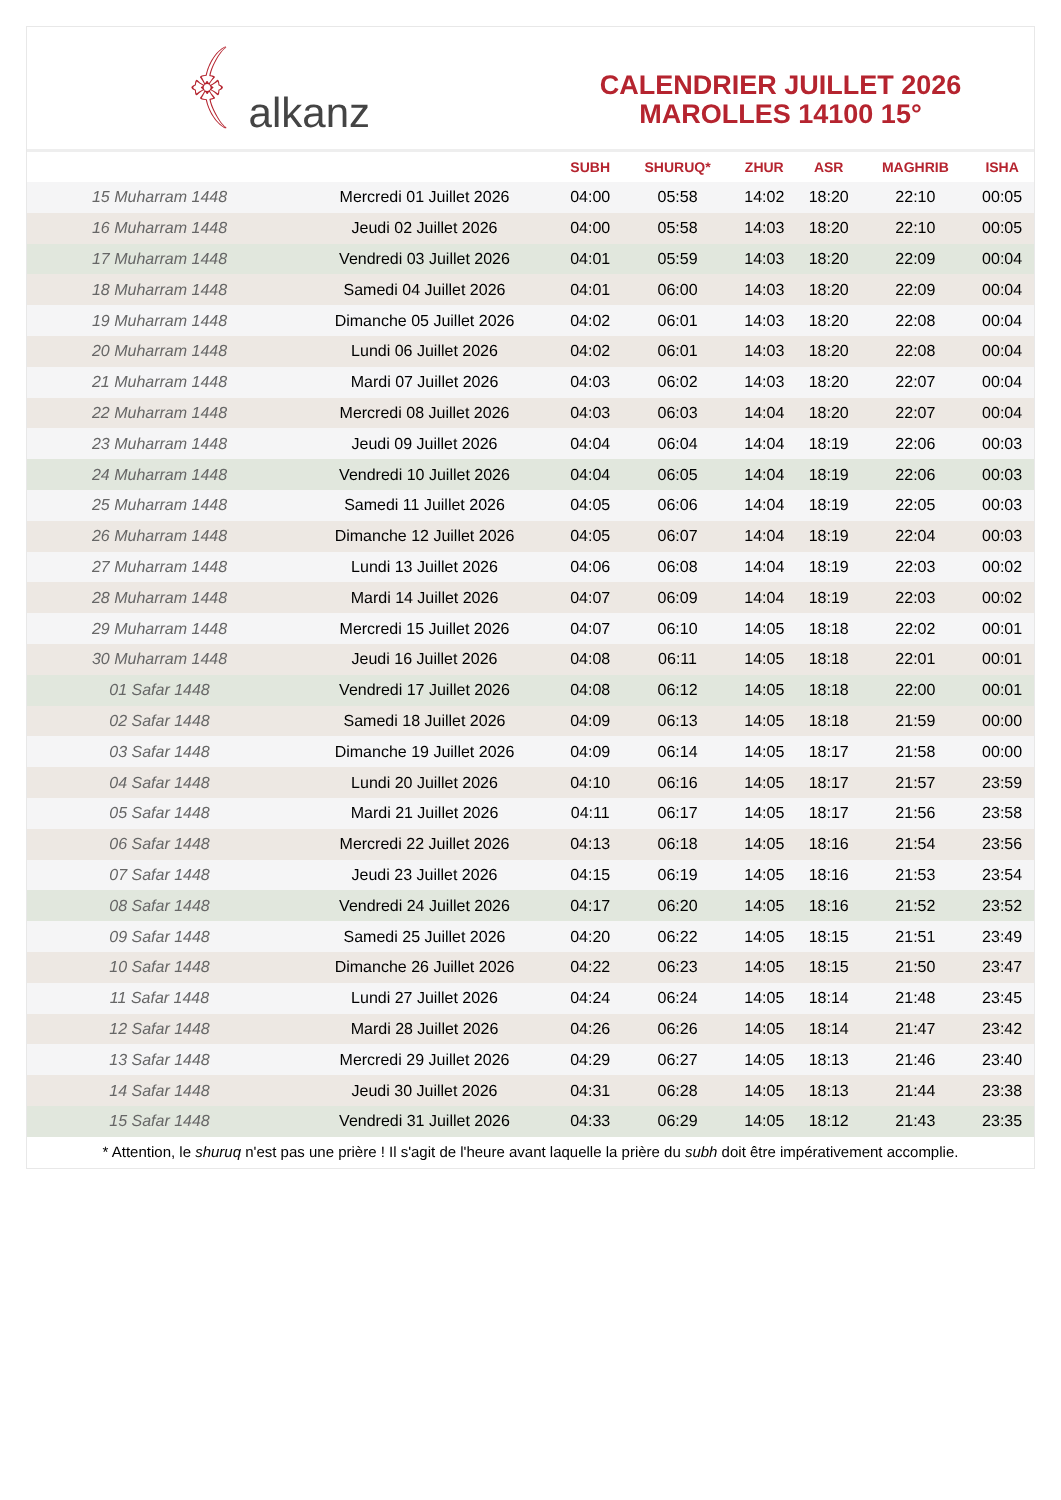﴾ alkanz
CALENDRIER JUILLET 2026
MAROLLES 14100 15°
| | | SUBH | SHURUQ* | ZHUR | ASR | MAGHRIB | ISHA |
| --- | --- | --- | --- | --- | --- | --- | --- |
| 15 Muharram 1448 | Mercredi 01 Juillet 2026 | 04:00 | 05:58 | 14:02 | 18:20 | 22:10 | 00:05 |
| 16 Muharram 1448 | Jeudi 02 Juillet 2026 | 04:00 | 05:58 | 14:03 | 18:20 | 22:10 | 00:05 |
| 17 Muharram 1448 | Vendredi 03 Juillet 2026 | 04:01 | 05:59 | 14:03 | 18:20 | 22:09 | 00:04 |
| 18 Muharram 1448 | Samedi 04 Juillet 2026 | 04:01 | 06:00 | 14:03 | 18:20 | 22:09 | 00:04 |
| 19 Muharram 1448 | Dimanche 05 Juillet 2026 | 04:02 | 06:01 | 14:03 | 18:20 | 22:08 | 00:04 |
| 20 Muharram 1448 | Lundi 06 Juillet 2026 | 04:02 | 06:01 | 14:03 | 18:20 | 22:08 | 00:04 |
| 21 Muharram 1448 | Mardi 07 Juillet 2026 | 04:03 | 06:02 | 14:03 | 18:20 | 22:07 | 00:04 |
| 22 Muharram 1448 | Mercredi 08 Juillet 2026 | 04:03 | 06:03 | 14:04 | 18:20 | 22:07 | 00:04 |
| 23 Muharram 1448 | Jeudi 09 Juillet 2026 | 04:04 | 06:04 | 14:04 | 18:19 | 22:06 | 00:03 |
| 24 Muharram 1448 | Vendredi 10 Juillet 2026 | 04:04 | 06:05 | 14:04 | 18:19 | 22:06 | 00:03 |
| 25 Muharram 1448 | Samedi 11 Juillet 2026 | 04:05 | 06:06 | 14:04 | 18:19 | 22:05 | 00:03 |
| 26 Muharram 1448 | Dimanche 12 Juillet 2026 | 04:05 | 06:07 | 14:04 | 18:19 | 22:04 | 00:03 |
| 27 Muharram 1448 | Lundi 13 Juillet 2026 | 04:06 | 06:08 | 14:04 | 18:19 | 22:03 | 00:02 |
| 28 Muharram 1448 | Mardi 14 Juillet 2026 | 04:07 | 06:09 | 14:04 | 18:19 | 22:03 | 00:02 |
| 29 Muharram 1448 | Mercredi 15 Juillet 2026 | 04:07 | 06:10 | 14:05 | 18:18 | 22:02 | 00:01 |
| 30 Muharram 1448 | Jeudi 16 Juillet 2026 | 04:08 | 06:11 | 14:05 | 18:18 | 22:01 | 00:01 |
| 01 Safar 1448 | Vendredi 17 Juillet 2026 | 04:08 | 06:12 | 14:05 | 18:18 | 22:00 | 00:01 |
| 02 Safar 1448 | Samedi 18 Juillet 2026 | 04:09 | 06:13 | 14:05 | 18:18 | 21:59 | 00:00 |
| 03 Safar 1448 | Dimanche 19 Juillet 2026 | 04:09 | 06:14 | 14:05 | 18:17 | 21:58 | 00:00 |
| 04 Safar 1448 | Lundi 20 Juillet 2026 | 04:10 | 06:16 | 14:05 | 18:17 | 21:57 | 23:59 |
| 05 Safar 1448 | Mardi 21 Juillet 2026 | 04:11 | 06:17 | 14:05 | 18:17 | 21:56 | 23:58 |
| 06 Safar 1448 | Mercredi 22 Juillet 2026 | 04:13 | 06:18 | 14:05 | 18:16 | 21:54 | 23:56 |
| 07 Safar 1448 | Jeudi 23 Juillet 2026 | 04:15 | 06:19 | 14:05 | 18:16 | 21:53 | 23:54 |
| 08 Safar 1448 | Vendredi 24 Juillet 2026 | 04:17 | 06:20 | 14:05 | 18:16 | 21:52 | 23:52 |
| 09 Safar 1448 | Samedi 25 Juillet 2026 | 04:20 | 06:22 | 14:05 | 18:15 | 21:51 | 23:49 |
| 10 Safar 1448 | Dimanche 26 Juillet 2026 | 04:22 | 06:23 | 14:05 | 18:15 | 21:50 | 23:47 |
| 11 Safar 1448 | Lundi 27 Juillet 2026 | 04:24 | 06:24 | 14:05 | 18:14 | 21:48 | 23:45 |
| 12 Safar 1448 | Mardi 28 Juillet 2026 | 04:26 | 06:26 | 14:05 | 18:14 | 21:47 | 23:42 |
| 13 Safar 1448 | Mercredi 29 Juillet 2026 | 04:29 | 06:27 | 14:05 | 18:13 | 21:46 | 23:40 |
| 14 Safar 1448 | Jeudi 30 Juillet 2026 | 04:31 | 06:28 | 14:05 | 18:13 | 21:44 | 23:38 |
| 15 Safar 1448 | Vendredi 31 Juillet 2026 | 04:33 | 06:29 | 14:05 | 18:12 | 21:43 | 23:35 |
* Attention, le shuruq n'est pas une prière ! Il s'agit de l'heure avant laquelle la prière du subh doit être impérativement accomplie.